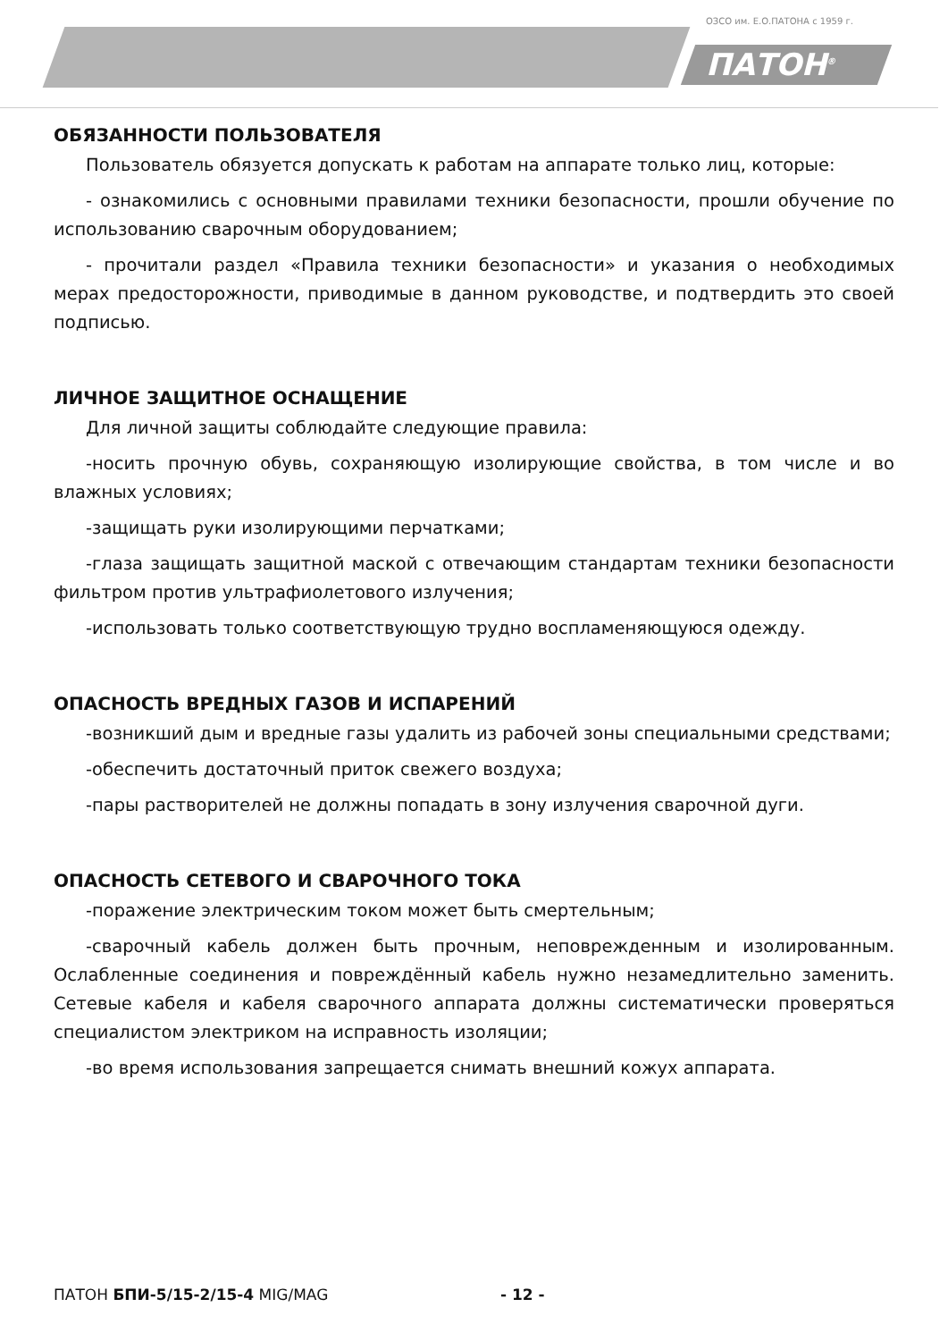ОЗСО им. Е.О.ПАТОНА с 1959 г.
ПАТОН<sup>®</sup>
ОБЯЗАННОСТИ ПОЛЬЗОВАТЕЛЯ
Пользователь обязуется допускать к работам на аппарате только лиц, которые:
- ознакомились с основными правилами техники безопасности, прошли обучение по использованию сварочным оборудованием;
- прочитали раздел «Правила техники безопасности» и указания о необходимых мерах предосторожности, приводимые в данном руководстве, и подтвердить это своей подписью.
ЛИЧНОЕ ЗАЩИТНОЕ ОСНАЩЕНИЕ
Для личной защиты соблюдайте следующие правила:
-носить прочную обувь, сохраняющую изолирующие свойства, в том числе и во влажных условиях;
-защищать руки изолирующими перчатками;
-глаза защищать защитной маской с отвечающим стандартам техники безопасности фильтром против ультрафиолетового излучения;
-использовать только соответствующую трудно воспламеняющуюся одежду.
ОПАСНОСТЬ ВРЕДНЫХ ГАЗОВ И ИСПАРЕНИЙ
-возникший дым и вредные газы удалить из рабочей зоны специальными средствами;
-обеспечить достаточный приток свежего воздуха;
-пары растворителей не должны попадать в зону излучения сварочной дуги.
ОПАСНОСТЬ СЕТЕВОГО И СВАРОЧНОГО ТОКА
-поражение электрическим током может быть смертельным;
-сварочный кабель должен быть прочным, неповрежденным и изолированным. Ослабленные соединения и повреждённый кабель нужно незамедлительно заменить. Сетевые кабеля и кабеля сварочного аппарата должны систематически проверяться специалистом электриком на исправность изоляции;
-во время использования запрещается снимать внешний кожух аппарата.
ПАТОН БПИ-5/15-2/15-4 MIG/MAG - 12 -